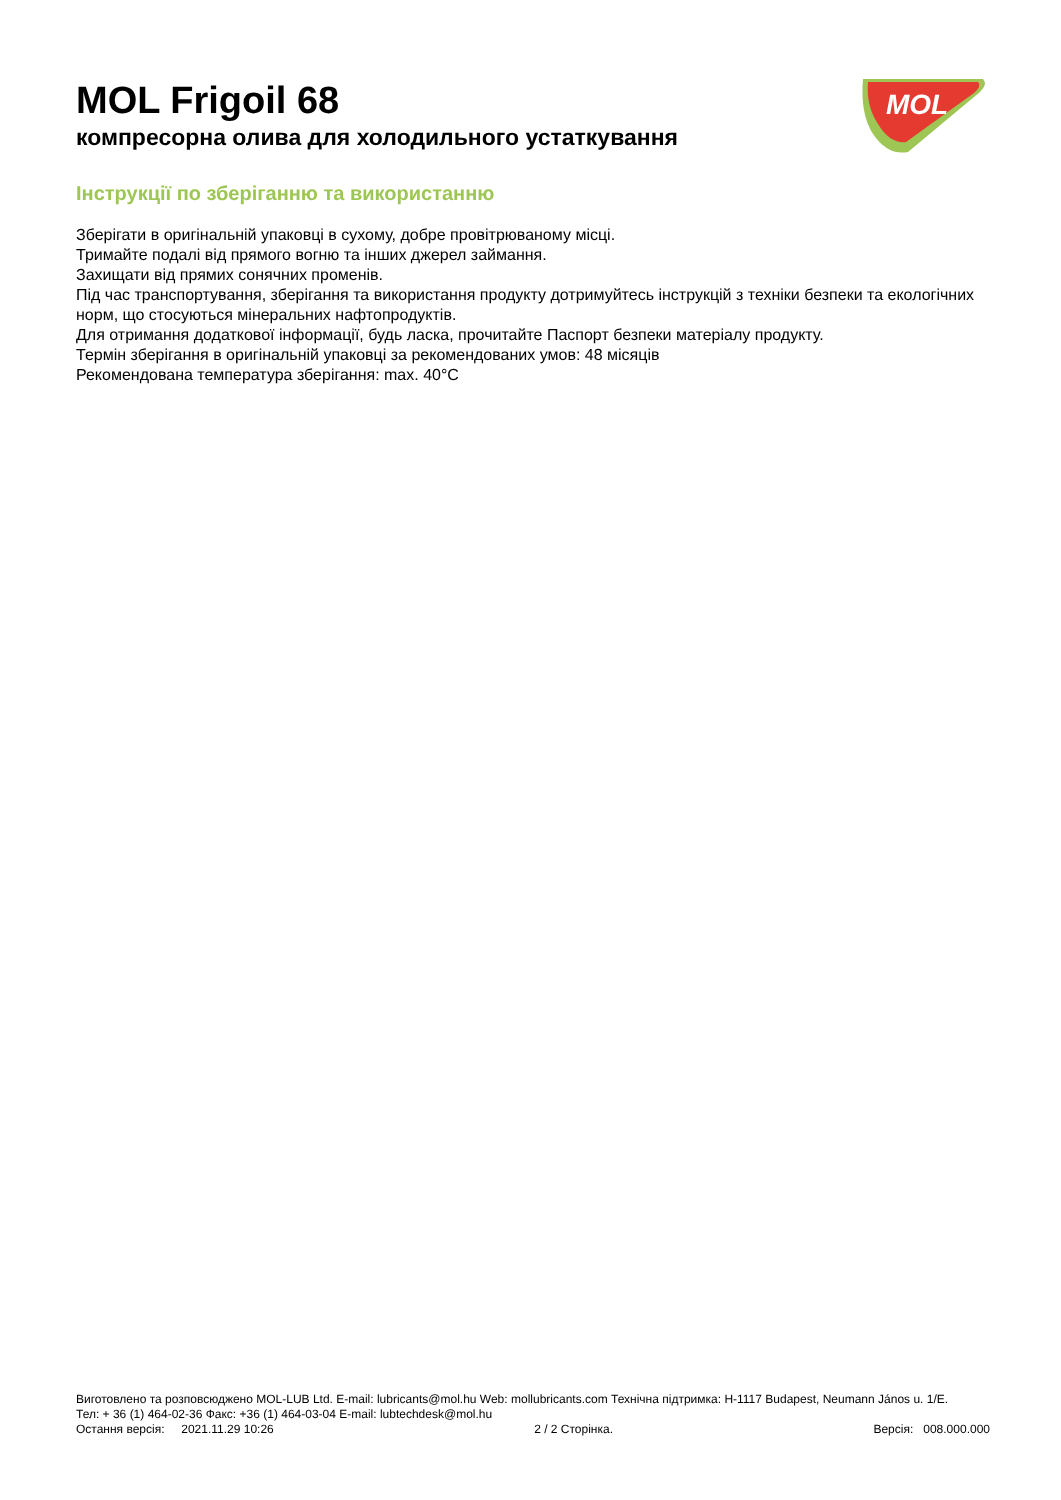MOL
MOL Frigoil 68
компресорна олива для холодильного устаткування
Інструкції по зберіганню та використанню
Зберігати в оригінальній упаковці в сухому, добре провітрюваному місці.
Тримайте подалі від прямого вогню та інших джерел займання.
Захищати від прямих сонячних променів.
Під час транспортування, зберігання та використання продукту дотримуйтесь інструкцій з техніки безпеки та екологічних норм, що стосуються мінеральних нафтопродуктів.
Для отримання додаткової інформації, будь ласка, прочитайте Паспорт безпеки матеріалу продукту.
Термін зберігання в оригінальній упаковці за рекомендованих умов: 48 місяців
Рекомендована температура зберігання: max. 40°C
Виготовлено та розповсюджено MOL-LUB Ltd. E-mail: lubricants@mol.hu Web: mollubricants.com Технічна підтримка: H-1117 Budapest, Neumann János u. 1/E.
Тел: + 36 (1) 464-02-36 Факс: +36 (1) 464-03-04 E-mail: lubtechdesk@mol.hu
Остання версія: 2021.11.29 10:26 2 / 2 Сторінка. Версія: 008.000.000